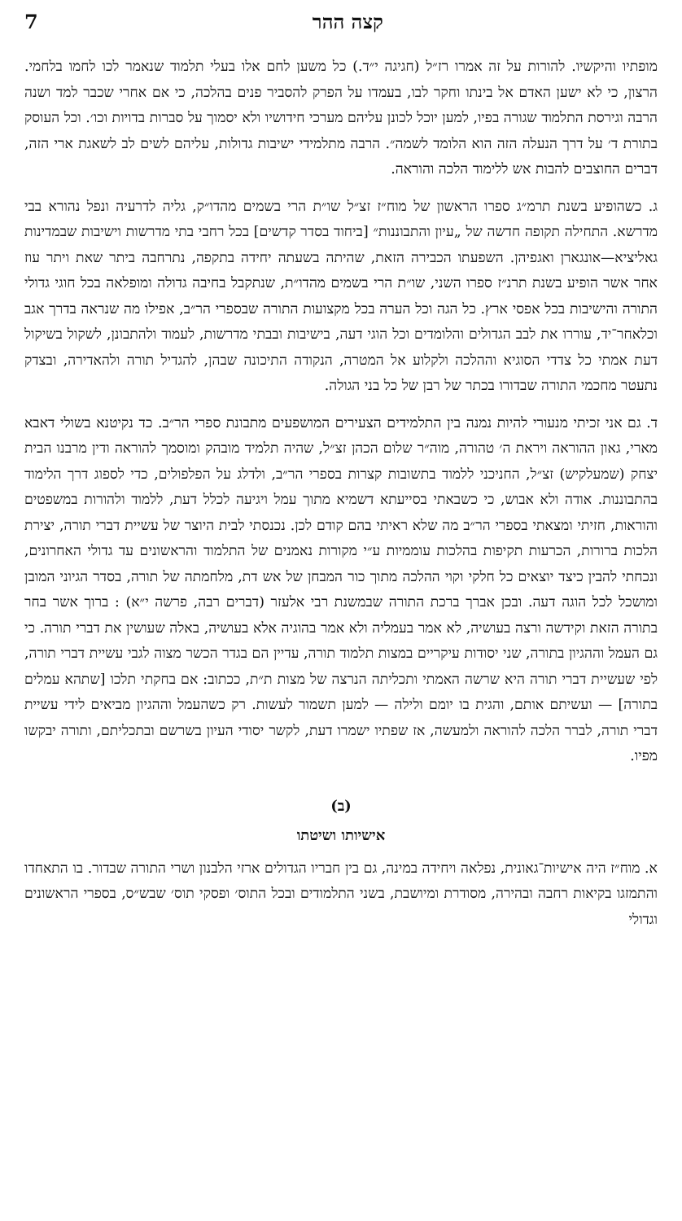קצה ההר 7
מופתיו והיקשיו. להורות על זה אמרו רז״ל (חגיגה י״ד.) כל משען לחם אלו בעלי תלמוד שנאמר לכו לחמו בלחמי. הרצון, כי לא ישען האדם אל בינתו וחקר לבו, בעמדו על הפרק להסביר פנים בהלכה, כי אם אחרי שכבר למד ושנה הרבה וגירסת התלמוד שגורה בפיו, למען יוכל לכונן עליהם מערכי חידושיו ולא יסמוך על סברות בדויות וכו׳. וכל העוסק בתורת ד׳ על דרך הנעלה הזה הוא הלומד לשמה״. הרבה מתלמידי ישיבות גדולות, עליהם לשים לב לשאגת ארי הזה, דברים החוצבים להבות אש ללימוד הלכה והוראה.
ג. כשהופיע בשנת תרמ״ג ספרו הראשון של מוח״ז זצ״ל שו״ת הרי בשמים מהדו״ק, גליה לדרעיה ונפל נהורא בבי מדרשא. התחילה תקופה חדשה של „עיון והתבוננות״ [ביחוד בסדר קדשים] בכל רחבי בתי מדרשות וישיבות שבמדינות גאליציא—אונגארן ואגפיהן. השפעתו הכבירה הזאת, שהיתה בשעתה יחידה בתקפה, נתרחבה ביתר שאת ויתר עוז אחר אשר הופיע בשנת תרנ״ז ספרו השני, שו״ת הרי בשמים מהדו״ת, שנתקבל בחיבה גדולה ומופלאה בכל חוגי גדולי התורה והישיבות בכל אפסי ארץ. כל הגה וכל הערה בכל מקצועות התורה שבספרי הר״ב, אפילו מה שנראה בדרך אגב וכלאחר־יד, עוררו את לבב הגדולים והלומדים וכל הוגי דעה, בישיבות ובבתי מדרשות, לעמוד ולהתבונן, לשקול בשיקול דעת אמתי כל צדדי הסוגיא וההלכה ולקלוע אל המטרה, הנקודה התיכונה שבהן, להגדיל תורה ולהאדירה, ובצדק נתעטר מחכמי התורה שבדורו בכתר של רבן של כל בני הגולה.
ד. גם אני זכיתי מנעורי להיות נמנה בין התלמידים הצעירים המושפעים מתבונת ספרי הר״ב. כד נקיטנא בשולי דאבא מארי, גאון ההוראה ויראת ה׳ טהורה, מוה״ר שלום הכהן זצ״ל, שהיה תלמיד מובהק ומוסמך להוראה ודין מרבנו הבית יצחק (שמעלקיש) זצ״ל, החניכני ללמוד בתשובות קצרות בספרי הר״ב, ולדלג על הפלפולים, כדי לספוג דרך הלימוד בהתבוננות. אודה ולא אבוש, כי כשבאתי בסייעתא דשמיא מתוך עמל ויגיעה לכלל דעת, ללמוד ולהורות במשפטים והוראות, חזיתי ומצאתי בספרי הר״ב מה שלא ראיתי בהם קודם לכן. נכנסתי לבית היוצר של עשיית דברי תורה, יצירת הלכות ברורות, הכרעות תקיפות בהלכות עוממיות ע״י מקורות נאמנים של התלמוד והראשונים עד גדולי האחרונים, ונכחתי להבין כיצד יוצאים כל חלקי וקוי ההלכה מתוך כור המבחן של אש דת, מלחמתה של תורה, בסדר הגיוני המובן ומושכל לכל הוגה דעה. ובכן אברך ברכת התורה שבמשנת רבי אלעזר (דברים רבה, פרשה י״א) : ברוך אשר בחר בתורה הזאת וקידשה ורצה בעושיה, לא אמר בעמליה ולא אמר בהוגיה אלא בעושיה, באלה שעושין את דברי תורה. כי גם העמל וההגיון בתורה, שני יסודות עיקריים במצות תלמוד תורה, עדיין הם בגדר הכשר מצוה לגבי עשיית דברי תורה, לפי שעשיית דברי תורה היא שרשה האמתי ותכליתה הנרצה של מצות ת״ת, ככתוב: אם בחקתי תלכו [שתהא עמלים בתורה] — ועשיתם אותם, והגית בו יומם ולילה — למען תשמור לעשות. רק כשהעמל וההגיון מביאים לידי עשיית דברי תורה, לברר הלכה להוראה ולמעשה, אז שפתיו ישמרו דעת, לקשר יסודי העיון בשרשם ובתכליתם, ותורה יבקשו מפיו.
(ב)
אישיותו ושיטתו
א. מוח״ז היה אישיות־גאונית, נפלאה ויחידה במינה, גם בין חבריו הגדולים ארזי הלבנון ושרי התורה שבדור. בו התאחדו והתמזגו בקיאות רחבה ובהירה, מסודרת ומיושבת, בשני התלמודים ובכל התוס׳ ופסקי תוס׳ שבש״ס, בספרי הראשונים וגדולי